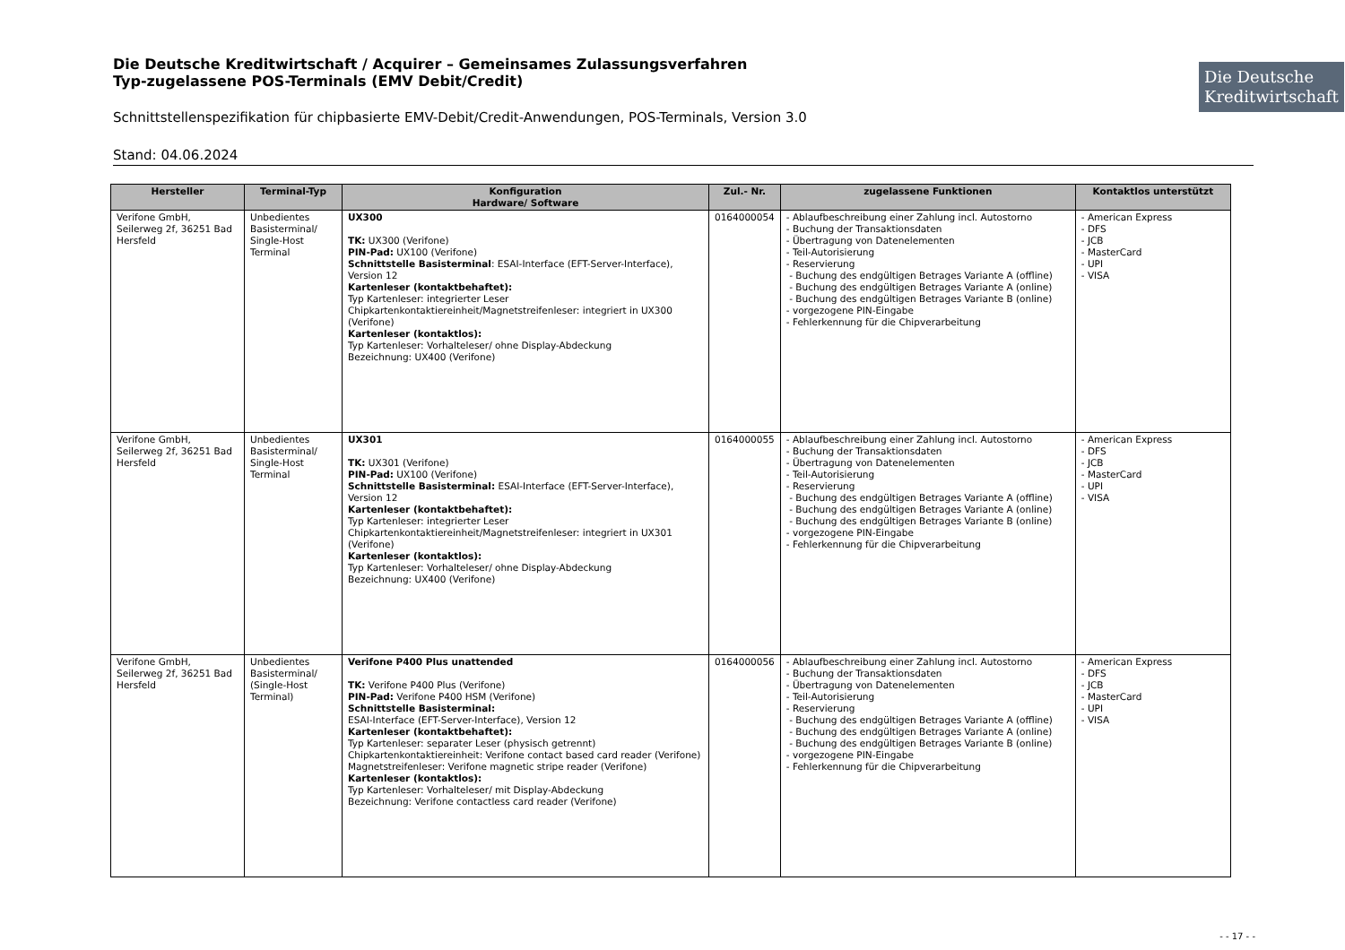Die Deutsche Kreditwirtschaft / Acquirer – Gemeinsames Zulassungsverfahren
Typ-zugelassene POS-Terminals (EMV Debit/Credit)
Die Deutsche Kreditwirtschaft
Schnittstellenspezifikation für chipbasierte EMV-Debit/Credit-Anwendungen, POS-Terminals, Version 3.0
Stand: 04.06.2024
| Hersteller | Terminal-Typ | Konfiguration Hardware/ Software | Zul.- Nr. | zugelassene Funktionen | Kontaktlos unterstützt |
| --- | --- | --- | --- | --- | --- |
| Verifone GmbH, Seilerweg 2f, 36251 Bad Hersfeld | Unbedientes Basisterminal/ Single-Host Terminal | UX300 TK: UX300 (Verifone) PIN-Pad: UX100 (Verifone) Schnittstelle Basisterminal : ESAI-Interface (EFT-Server-Interface), Version 12 Kartenleser (kontaktbehaftet): Typ Kartenleser: integrierter Leser Chipkartenkontaktiereinheit/Magnetstreifenleser: integriert in UX300 (Verifone) Kartenleser (kontaktlos): Typ Kartenleser: Vorhalteleser/ ohne Display-Abdeckung Bezeichnung: UX400 (Verifone) | 0164000054 | - Ablaufbeschreibung einer Zahlung incl. Autostorno - Buchung der Transaktionsdaten - Übertragung von Datenelementen - Teil-Autorisierung - Reservierung - Buchung des endgültigen Betrages Variante A (offline) - Buchung des endgültigen Betrages Variante A (online) - Buchung des endgültigen Betrages Variante B (online) - vorgezogene PIN-Eingabe - Fehlerkennung für die Chipverarbeitung | - American Express - DFS - JCB - MasterCard - UPI - VISA |
| Verifone GmbH, Seilerweg 2f, 36251 Bad Hersfeld | Unbedientes Basisterminal/ Single-Host Terminal | UX301 TK: UX301 (Verifone) PIN-Pad: UX100 (Verifone) Schnittstelle Basisterminal: ESAI-Interface (EFT-Server-Interface), Version 12 Kartenleser (kontaktbehaftet): Typ Kartenleser: integrierter Leser Chipkartenkontaktiereinheit/Magnetstreifenleser: integriert in UX301 (Verifone) Kartenleser (kontaktlos): Typ Kartenleser: Vorhalteleser/ ohne Display-Abdeckung Bezeichnung: UX400 (Verifone) | 0164000055 | - Ablaufbeschreibung einer Zahlung incl. Autostorno - Buchung der Transaktionsdaten - Übertragung von Datenelementen - Teil-Autorisierung - Reservierung - Buchung des endgültigen Betrages Variante A (offline) - Buchung des endgültigen Betrages Variante A (online) - Buchung des endgültigen Betrages Variante B (online) - vorgezogene PIN-Eingabe - Fehlerkennung für die Chipverarbeitung | - American Express - DFS - JCB - MasterCard - UPI - VISA |
| Verifone GmbH, Seilerweg 2f, 36251 Bad Hersfeld | Unbedientes Basisterminal/ (Single-Host Terminal) | Verifone P400 Plus unattended TK: Verifone P400 Plus (Verifone) PIN-Pad: Verifone P400 HSM (Verifone) Schnittstelle Basisterminal: ESAI-Interface (EFT-Server-Interface), Version 12 Kartenleser (kontaktbehaftet): Typ Kartenleser: separater Leser (physisch getrennt) Chipkartenkontaktiereinheit: Verifone contact based card reader (Verifone) Magnetstreifenleser: Verifone magnetic stripe reader (Verifone) Kartenleser (kontaktlos): Typ Kartenleser: Vorhalteleser/ mit Display-Abdeckung Bezeichnung: Verifone contactless card reader (Verifone) | 0164000056 | - Ablaufbeschreibung einer Zahlung incl. Autostorno - Buchung der Transaktionsdaten - Übertragung von Datenelementen - Teil-Autorisierung - Reservierung - Buchung des endgültigen Betrages Variante A (offline) - Buchung des endgültigen Betrages Variante A (online) - Buchung des endgültigen Betrages Variante B (online) - vorgezogene PIN-Eingabe - Fehlerkennung für die Chipverarbeitung | - American Express - DFS - JCB - MasterCard - UPI - VISA |
- - 17 - -